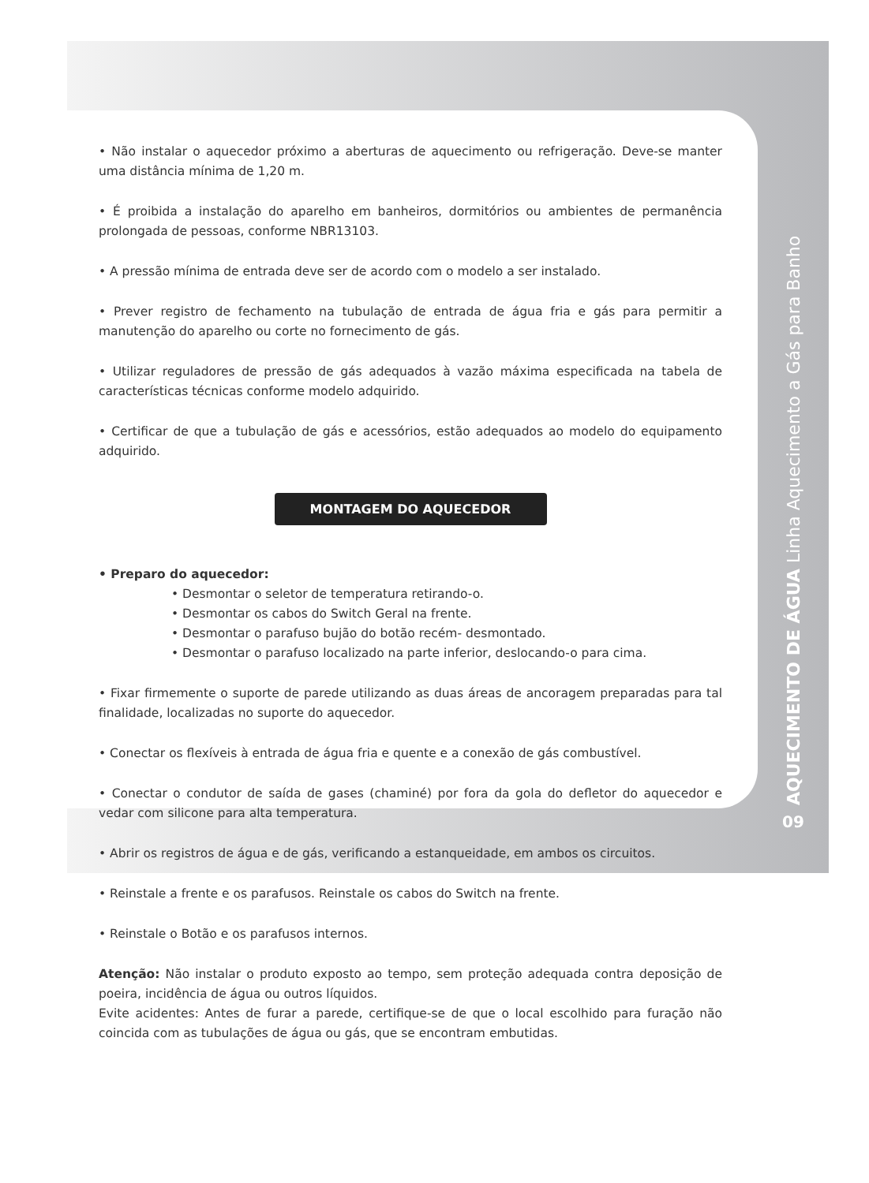• Não instalar o aquecedor próximo a aberturas de aquecimento ou refrigeração. Deve-se manter uma distância mínima de 1,20 m.
• É proibida a instalação do aparelho em banheiros, dormitórios ou ambientes de permanência prolongada de pessoas, conforme NBR13103.
• A pressão mínima de entrada deve ser de acordo com o modelo a ser instalado.
• Prever registro de fechamento na tubulação de entrada de água fria e gás para permitir a manutenção do aparelho ou corte no fornecimento de gás.
• Utilizar reguladores de pressão de gás adequados à vazão máxima especificada na tabela de características técnicas conforme modelo adquirido.
• Certificar de que a tubulação de gás e acessórios, estão adequados ao modelo do equipamento adquirido.
MONTAGEM DO AQUECEDOR
• Preparo do aquecedor:
• Desmontar o seletor de temperatura retirando-o.
• Desmontar os cabos do Switch Geral na frente.
• Desmontar o parafuso bujão do botão recém- desmontado.
• Desmontar o parafuso localizado na parte inferior, deslocando-o para cima.
• Fixar firmemente o suporte de parede utilizando as duas áreas de ancoragem preparadas para tal finalidade, localizadas no suporte do aquecedor.
• Conectar os flexíveis à entrada de água fria e quente e a conexão de gás combustível.
• Conectar o condutor de saída de gases (chaminé) por fora da gola do defletor do aquecedor e vedar com silicone para alta temperatura.
• Abrir os registros de água e de gás, verificando a estanqueidade, em ambos os circuitos.
• Reinstale a frente e os parafusos. Reinstale os cabos do Switch na frente.
• Reinstale o Botão e os parafusos internos.
Atenção: Não instalar o produto exposto ao tempo, sem proteção adequada contra deposição de poeira, incidência de água ou outros líquidos.
Evite acidentes: Antes de furar a parede, certifique-se de que o local escolhido para furação não coincida com as tubulações de água ou gás, que se encontram embutidas.
AQUECIMENTO DE ÁGUA Linha Aquecimento a Gás para Banho
09